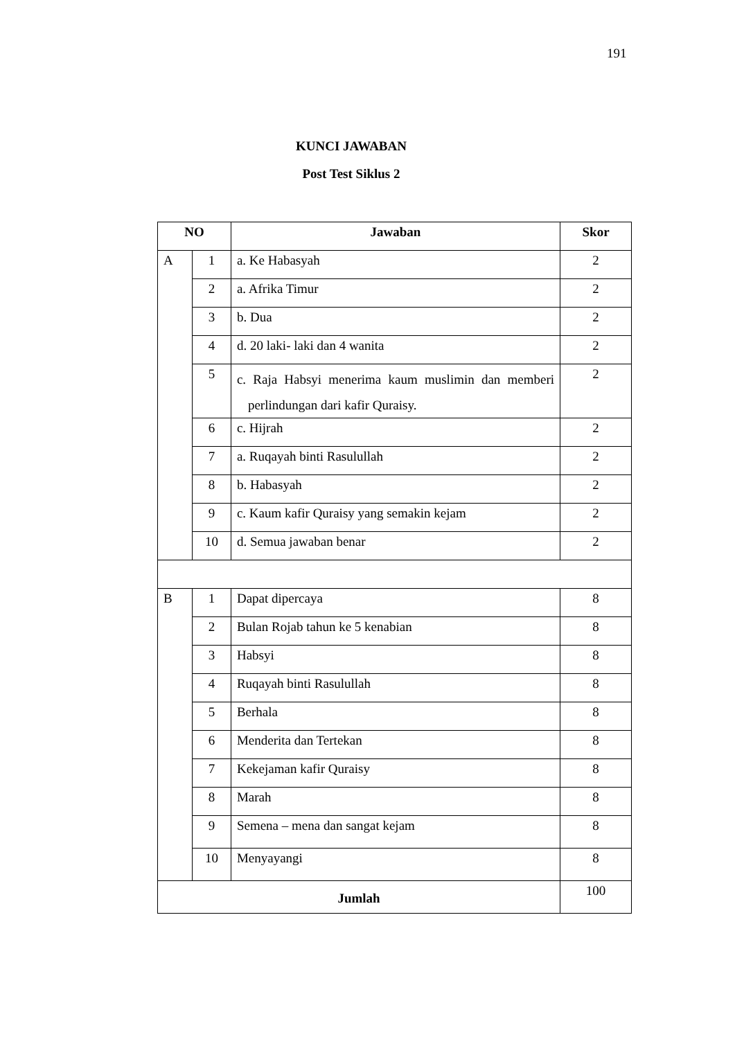191
KUNCI JAWABAN
Post Test Siklus 2
| NO | | Jawaban | Skor |
| --- | --- | --- | --- |
| A | 1 | a. Ke Habasyah | 2 |
| | 2 | a. Afrika Timur | 2 |
| | 3 | b. Dua | 2 |
| | 4 | d. 20 laki- laki dan 4 wanita | 2 |
| | 5 | c. Raja Habsyi menerima kaum muslimin dan memberi perlindungan dari kafir Quraisy. | 2 |
| | 6 | c. Hijrah | 2 |
| | 7 | a. Ruqayah binti Rasulullah | 2 |
| | 8 | b. Habasyah | 2 |
| | 9 | c. Kaum kafir Quraisy yang semakin kejam | 2 |
| | 10 | d. Semua jawaban benar | 2 |
| B | 1 | Dapat dipercaya | 8 |
| | 2 | Bulan Rojab tahun ke 5 kenabian | 8 |
| | 3 | Habsyi | 8 |
| | 4 | Ruqayah binti Rasulullah | 8 |
| | 5 | Berhala | 8 |
| | 6 | Menderita dan Tertekan | 8 |
| | 7 | Kekejaman kafir Quraisy | 8 |
| | 8 | Marah | 8 |
| | 9 | Semena – mena dan sangat kejam | 8 |
| | 10 | Menyayangi | 8 |
| Jumlah | | | 100 |